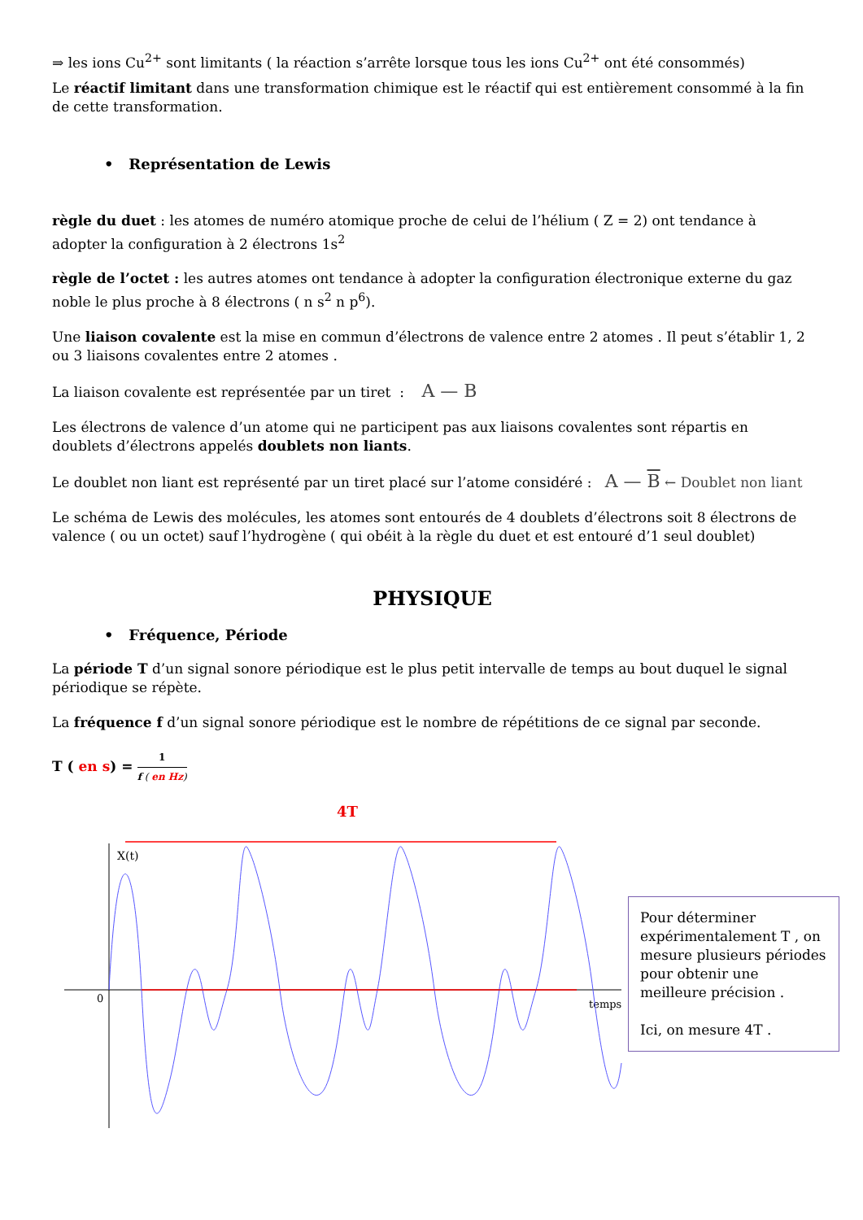⇒ les ions Cu<sup>2+</sup> sont limitants ( la réaction s’arrête lorsque tous les ions Cu<sup>2+</sup> ont été consommés)
Le réactif limitant dans une transformation chimique est le réactif qui est entièrement consommé à la fin de cette transformation.
• Représentation de Lewis
règle du duet : les atomes de numéro atomique proche de celui de l’hélium ( Z = 2) ont tendance à adopter la configuration à 2 électrons 1s<sup>2</sup>
règle de l’octet : les autres atomes ont tendance à adopter la configuration électronique externe du gaz noble le plus proche à 8 électrons ( n s<sup>2</sup> n p<sup>6</sup>).
Une liaison covalente est la mise en commun d’électrons de valence entre 2 atomes . Il peut s’établir 1, 2 ou 3 liaisons covalentes entre 2 atomes .
La liaison covalente est représentée par un tiret : A — B
Les électrons de valence d’un atome qui ne participent pas aux liaisons covalentes sont répartis en doublets d’électrons appelés doublets non liants.
Le doublet non liant est représenté par un tiret placé sur l’atome considéré : A — B ← Doublet non liant
Le schéma de Lewis des molécules, les atomes sont entourés de 4 doublets d’électrons soit 8 électrons de valence ( ou un octet) sauf l’hydrogène ( qui obéit à la règle du duet et est entouré d’1 seul doublet)
PHYSIQUE
• Fréquence, Période
La période T d’un signal sonore périodique est le plus petit intervalle de temps au bout duquel le signal périodique se répète.
La fréquence f d’un signal sonore périodique est le nombre de répétitions de ce signal par seconde.
T ( en s) = 1 f ( en Hz)
4T
X(t)
0
temps
Pour déterminer expérimentalement T , on mesure plusieurs périodes pour obtenir une meilleure précision .
Ici, on mesure 4T .